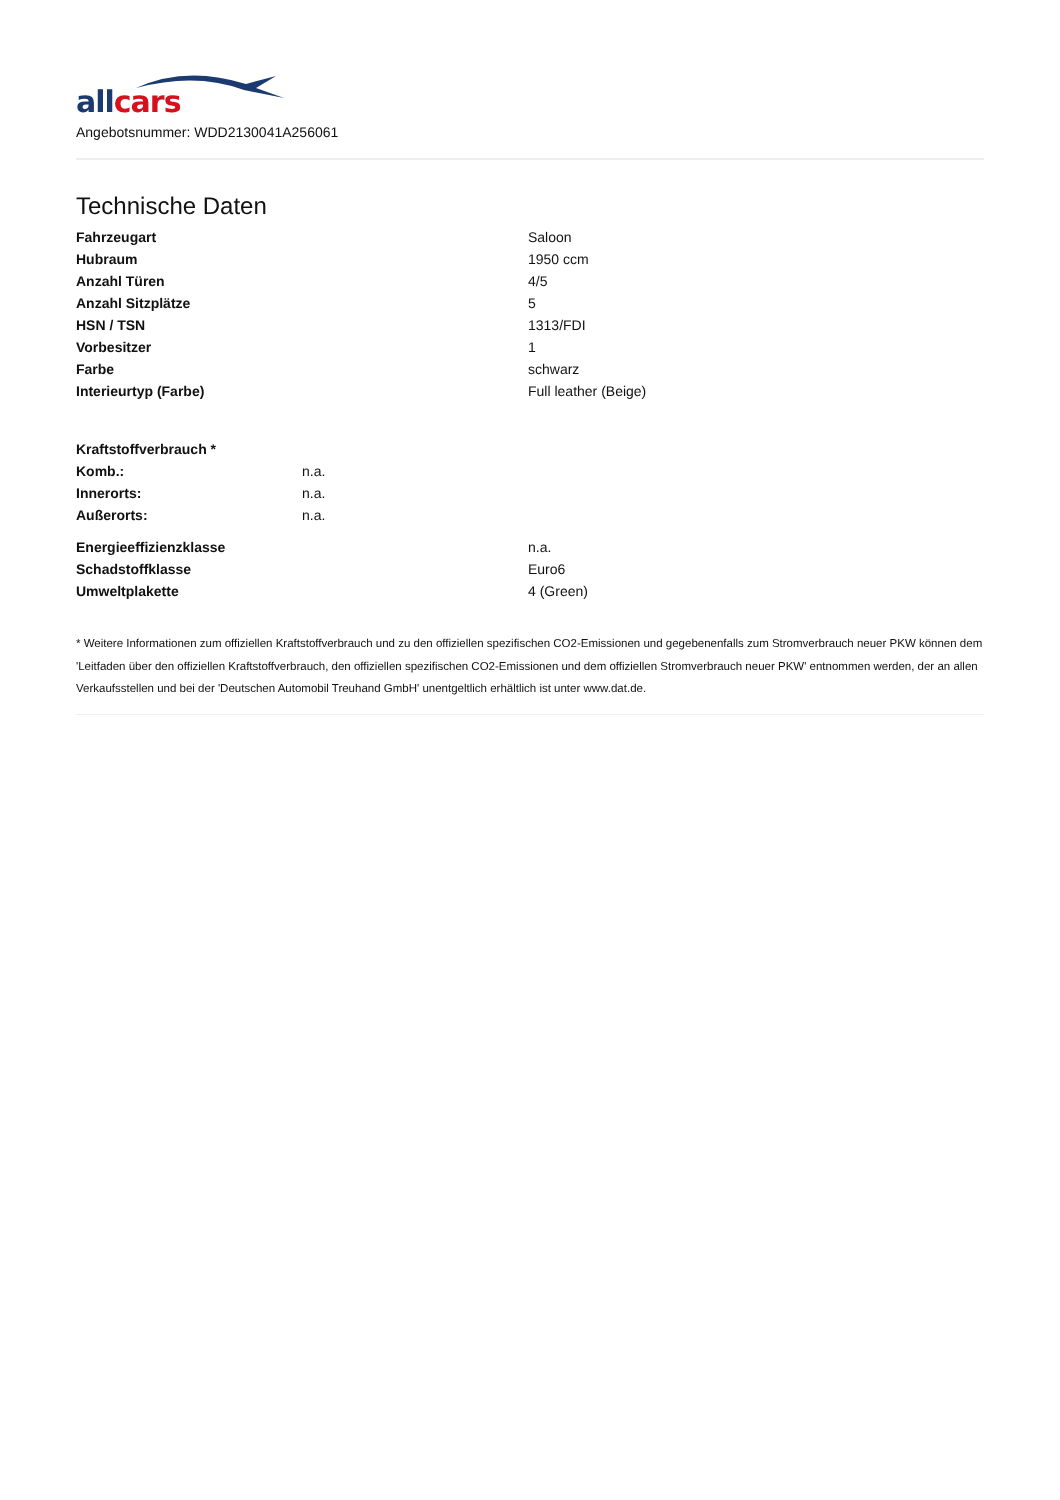all cars
Angebotsnummer: WDD2130041A256061
Technische Daten
| Fahrzeugart | Saloon |
| Hubraum | 1950 ccm |
| Anzahl Türen | 4/5 |
| Anzahl Sitzplätze | 5 |
| HSN / TSN | 1313/FDI |
| Vorbesitzer | 1 |
| Farbe | schwarz |
| Interieurtyp (Farbe) | Full leather (Beige) |
| Kraftstoffverbrauch * | |
| Komb.: | n.a. |
| Innerorts: | n.a. |
| Außerorts: | n.a. |
| Energieeffizienzklasse | n.a. |
| Schadstoffklasse | Euro6 |
| Umweltplakette | 4 (Green) |
* Weitere Informationen zum offiziellen Kraftstoffverbrauch und zu den offiziellen spezifischen CO2-Emissionen und gegebenenfalls zum Stromverbrauch neuer PKW können dem 'Leitfaden über den offiziellen Kraftstoffverbrauch, den offiziellen spezifischen CO2-Emissionen und dem offiziellen Stromverbrauch neuer PKW' entnommen werden, der an allen Verkaufsstellen und bei der 'Deutschen Automobil Treuhand GmbH' unentgeltlich erhältlich ist unter www.dat.de.